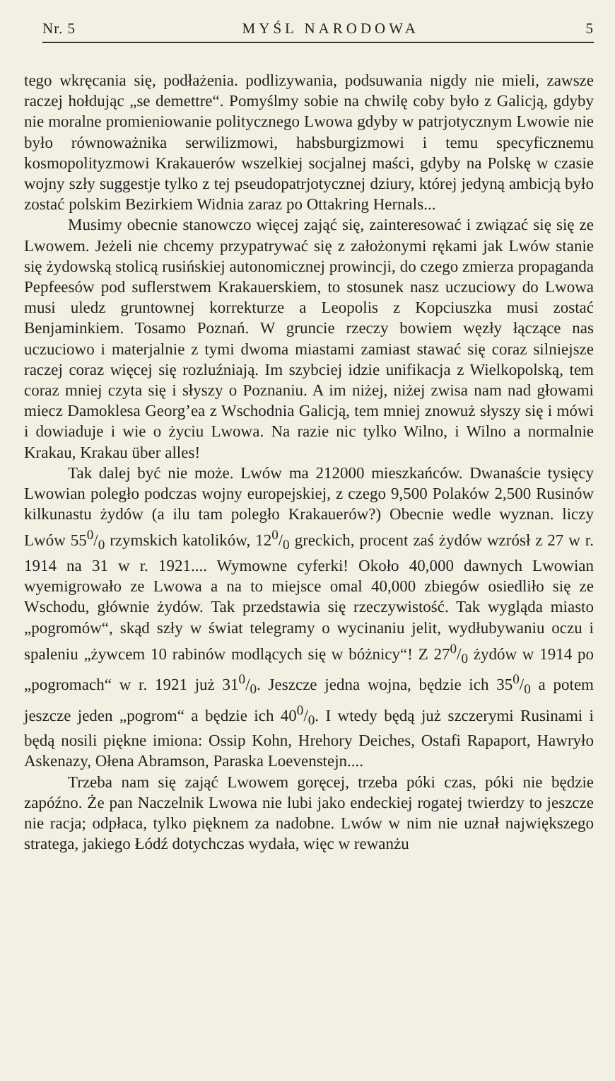Nr. 5 MYŚL NARODOWA 5
tego wkręcania się, podłażenia. podlizywania, podsuwania nigdy nie mieli, zawsze raczej hołdując „se demettre“. Pomyślmy sobie na chwilę coby było z Galicją, gdyby nie moralne promieniowanie politycznego Lwowa gdyby w patrjotycznym Lwowie nie było równoważnika serwilizmowi, habsburgizmowi i temu specyficznemu kosmopolityzmowi Krakauerów wszelkiej socjalnej maści, gdyby na Polskę w czasie wojny szły sugg­estje tylko z tej pseudopatrjotycznej dziury, której jedyną ambicją było zostać polskim Bezirkiem Widnia zaraz po Ottakring Hernals...
Musimy obecnie stanowczo więcej zająć się, zainteresować i związać się się ze Lwowem. Jeżeli nie chcemy przypatrywać się z założonymi rękami jak Lwów stanie się żydowską stolicą rusińskiej autonomicznej prowincji, do czego zmierza propaganda Pepfeesów pod suflerstwem Krakauerskiem, to stosunek nasz uczuciowy do Lwowa musi uledz gruntownej korrekturze a Leopolis z Kopciuszka musi zostać Benjaminkiem. Tosamo Poznań. W gruncie rzeczy bowiem węzły łączące nas uczuciowo i materjalnie z tymi dwoma miastami zamiast stawać się coraz silniejsze raczej coraz więcej się rozluźniają. Im szybciej idzie unifikacja z Wielkopolską, tem coraz mniej czyta się i słyszy o Poznaniu. A im niżej, niżej zwisa nam nad głowami miecz Damoklesa Georg’ea z Wschodnia Galicją, tem mniej znowuż słyszy się i mówi i dowiaduje i wie o życiu Lwowa. Na razie nic tylko Wilno, i Wilno a normalnie Krakau, Krakau über alles!
Tak dalej być nie może. Lwów ma 212000 mieszkańców. Dwanaście tysięcy Lwowian poległo podczas wojny europejskiej, z czego 9,500 Polaków 2,500 Rusinów kilkunastu żydów (a ilu tam poległo Krakauerów?) Obecnie wedle wyznan. liczy Lwów 550/0 rzymskich katolików, 120/0 greckich, procent zaś żydów wzrósł z 27 w r. 1914 na 31 w r. 1921.... Wymowne cyferki! Około 40,000 dawnych Lwowian wyemigrowało ze Lwowa a na to miejsce omal 40,000 zbiegów osiedliło się ze Wschodu, głównie żydów. Tak przedstawia się rzeczywistość. Tak wygląda miasto „pogromów“, skąd szły w świat telegramy o wycinaniu jelit, wydłubywaniu oczu i spaleniu „żywcem 10 rabinów modlących się w bóżnicy“! Z 270/0 żydów w 1914 po „pogromach“ w r. 1921 już 310/0. Jeszcze jedna wojna, będzie ich 350/0 a potem jeszcze jeden „pogrom“ a będzie ich 400/0. I wtedy będą już szczerymi Rusinami i będą nosili piękne imiona: Ossip Kohn, Hrehory Deiches, Ostafi Rapaport, Hawryło Askenazy, Ołena Abramson, Paraska Loevenstejn....
Trzeba nam się zająć Lwowem goręcej, trzeba póki czas, póki nie będzie zapóźno. Że pan Naczelnik Lwowa nie lubi jako endeckiej rogatej twierdzy to jeszcze nie racja; odpłaca, tylko pięknem za nadobne. Lwów w nim nie uznał największego stratega, jakiego Łódź dotychczas wydała, więc w rewanżu